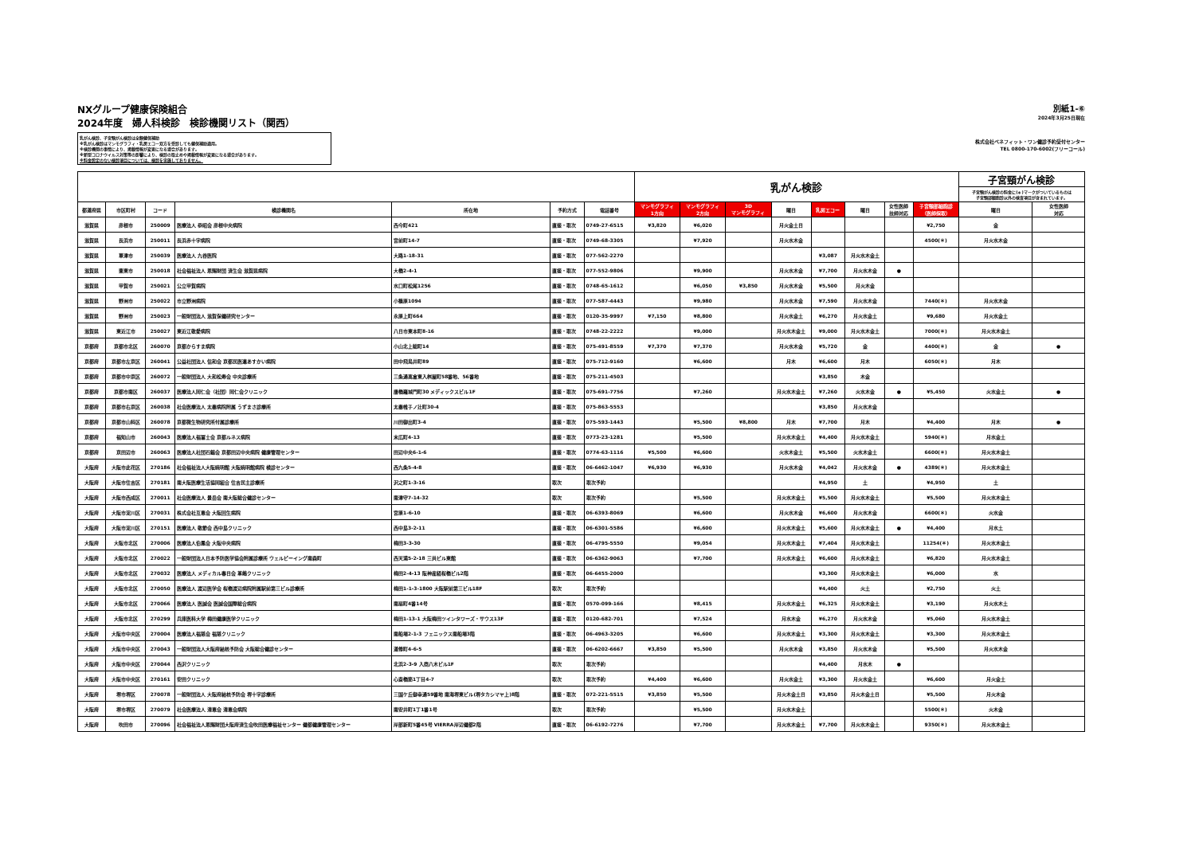NXグループ健康保険組合
2024年度　婦人科検診　検診機関リスト（関西）
乳がん検診、子宮頸がん検診は全額健保補助
※乳がん検診はマンモグラフィ・乳房エコー双方を受診しても健保補助適用。
※検診機関の事情により、掲載情報が変更になる場合があります。
※新型コロナウイルス対策等の影響により、検診の取止めや掲載情報が変更になる場合があります。
※料金設定のない検診項目については、検診を実施しておりません。
別紙1-⑥
2024年3月25日現在
株式会社ベネフィット・ワン健診予約受付センター
TEL 0800-170-6002(フリーコール)
| | | | | | | | 乳がん検診 | | | | | | | | 子宮頸がん検診 | |
| | | | | | | | | | | | | | | | 子宮頸がん検診の料金に(＊)マークがついているものは 子宮頸部細胞診以外の検査項目が含まれています。 | |
| 都道府県 | 市区町村 | コード | 検診機関名 | 所在地 | 予約方式 | 電話番号 | マンモグラフィ 1方向 | マンモグラフィ 2方向 | 3D マンモグラフィ | 曜日 | 乳房エコー | 曜日 | 女性医師 技師対応 | 子宮頸部細胞診 （医師採取） | 曜日 | 女性医師 対応 |
| 滋賀県 | 彦根市 | 250009 | 医療法人 恭昭会 彦根中央病院 | 西今町421 | 直接・取次 | 0749-27-6515 | ¥3,820 | ¥6,020 | | 月火金土日 | | | | ¥2,750 | 金 | |
| 滋賀県 | 長浜市 | 250011 | 長浜赤十字病院 | 宮前町14-7 | 直接・取次 | 0749-68-3305 | | ¥7,920 | | 月火水木金 | | | | 4500(＊) | 月火水木金 | |
| 滋賀県 | 草津市 | 250039 | 医療法人 九谷医院 | 大路1-18-31 | 直接・取次 | 077-562-2270 | | | | | ¥3,087 | 月火水木金土 | | | | |
| 滋賀県 | 栗東市 | 250018 | 社会福祉法人 恩賜財団 済生会 滋賀県病院 | 大橋2-4-1 | 直接・取次 | 077-552-9806 | | ¥9,900 | | 月火水木金 | ¥7,700 | 月火水木金 | ● | | | |
| 滋賀県 | 甲賀市 | 250021 | 公立甲賀病院 | 水口町松尾1256 | 直接・取次 | 0748-65-1612 | | ¥6,050 | ¥3,850 | 月火水木金 | ¥5,500 | 月火木金 | | | | |
| 滋賀県 | 野洲市 | 250022 | 市立野洲病院 | 小篠原1094 | 直接・取次 | 077-587-4443 | | ¥9,980 | | 月火水木金 | ¥7,590 | 月火水木金 | | 7440(＊) | 月火水木金 | |
| 滋賀県 | 野洲市 | 250023 | 一般財団法人 滋賀保健研究センター | 永原上町664 | 直接・取次 | 0120-35-9997 | ¥7,150 | ¥8,800 | | 月火水金土 | ¥6,270 | 月火水金土 | | ¥9,680 | 月火水金土 | |
| 滋賀県 | 東近江市 | 250027 | 東近江敬愛病院 | 八日市東本町8-16 | 直接・取次 | 0748-22-2222 | | ¥9,000 | | 月火水木金土 | ¥9,000 | 月火水木金土 | | 7000(＊) | 月火水木金土 | |
| 京都府 | 京都市北区 | 260070 | 京都からすま病院 | 小山北上総町14 | 直接・取次 | 075-491-8559 | ¥7,370 | ¥7,370 | | 月火水木金 | ¥5,720 | 金 | | 4400(＊) | 金 | ● |
| 京都府 | 京都市左京区 | 260041 | 公益社団法人 信和会 京都民医連あすかい病院 | 田中飛鳥井町89 | 直接・取次 | 075-712-9160 | | ¥6,600 | | 月木 | ¥6,600 | 月木 | | 6050(＊) | 月木 | |
| 京都府 | 京都市中京区 | 260072 | 一般財団法人 大和松寿会 中央診療所 | 三条通高倉東入桝屋町58番地、56番地 | 直接・取次 | 075-211-4503 | | | | | ¥3,850 | 木金 | | | | |
| 京都府 | 京都市南区 | 260037 | 医療法人同仁会（社団）同仁会クリニック | 唐橋羅城門町30 メディックスビル1F | 直接・取次 | 075-691-7756 | | ¥7,260 | | 月火水木金土 | ¥7,260 | 火水木金 | ● | ¥5,450 | 火水金土 | ● |
| 京都府 | 京都市右京区 | 260038 | 社会医療法人 太秦病院附属 うずまさ診療所 | 太秦帷子ノ辻町30-4 | 直接・取次 | 075-863-5553 | | | | | ¥3,850 | 月火水木金 | | | | |
| 京都府 | 京都市山科区 | 260078 | 京都微生物研究所付属診療所 | 川田御出町3-4 | 直接・取次 | 075-593-1443 | | ¥5,500 | ¥8,800 | 月木 | ¥7,700 | 月木 | | ¥4,400 | 月木 | ● |
| 京都府 | 福知山市 | 260043 | 医療法人福冨士会 京都ルネス病院 | 末広町4-13 | 直接・取次 | 0773-23-1281 | | ¥5,500 | | 月火水木金土 | ¥4,400 | 月火水木金土 | | 5940(＊) | 月水金土 | |
| 京都府 | 京田辺市 | 260063 | 医療法人社団石鎚会 京都田辺中央病院 健康管理センター | 田辺中央6-1-6 | 直接・取次 | 0774-63-1116 | ¥5,500 | ¥6,600 | | 火水木金土 | ¥5,500 | 火水木金土 | | 6600(＊) | 月火水木金土 | |
| 大阪府 | 大阪市此花区 | 270186 | 社会福祉法人大阪暁明館 大阪暁明館病院 検診センター | 西九条5-4-8 | 直接・取次 | 06-6462-1047 | ¥6,930 | ¥6,930 | | 月火水木金 | ¥4,042 | 月火水木金 | ● | 4389(＊) | 月火水木金土 | |
| 大阪府 | 大阪市住吉区 | 270181 | 南大阪医療生活協同組合 住吉民主診療所 | 沢之町1-3-16 | 取次 | 取次予約 | | | | | ¥4,950 | 土 | | ¥4,950 | 土 | |
| 大阪府 | 大阪市西成区 | 270011 | 社会医療法人 景岳会 南大阪総合健診センター | 南津守7-14-32 | 取次 | 取次予約 | | ¥5,500 | | 月火水木金土 | ¥5,500 | 月火水木金土 | | ¥5,500 | 月火水木金土 | |
| 大阪府 | 大阪市淀川区 | 270031 | 株式会社互恵会 大阪回生病院 | 宮原1-6-10 | 直接・取次 | 06-6393-8069 | | ¥6,600 | | 月火水木金 | ¥6,600 | 月火水木金 | | 6600(＊) | 火水金 | |
| 大阪府 | 大阪市淀川区 | 270151 | 医療法人 敬節会 西中島クリニック | 西中島3-2-11 | 直接・取次 | 06-6301-5586 | | ¥6,600 | | 月火水木金土 | ¥5,600 | 月火水木金土 | ● | ¥4,400 | 月水土 | |
| 大阪府 | 大阪市北区 | 270006 | 医療法人伯鳳会 大阪中央病院 | 梅田3-3-30 | 直接・取次 | 06-4795-5550 | | ¥9,054 | | 月火水木金土 | ¥7,404 | 月火水木金土 | | 11254(＊) | 月火水木金土 | |
| 大阪府 | 大阪市北区 | 270022 | 一般財団法人日本予防医学協会附属診療所 ウェルビーイング南森町 | 西天満5-2-18 三共ビル東館 | 直接・取次 | 06-6362-9063 | | ¥7,700 | | 月火水木金土 | ¥6,600 | 月火水木金土 | | ¥6,820 | 月火水木金土 | |
| 大阪府 | 大阪市北区 | 270032 | 医療法人 メディカル春日会 革嶋クリニック | 梅田2-4-13 阪神産経桜橋ビル2階 | 直接・取次 | 06-6455-2000 | | | | | ¥3,300 | 月火水木金土 | | ¥6,000 | 水 | |
| 大阪府 | 大阪市北区 | 270050 | 医療法人 渡辺医学会 桜橋渡辺病院附属駅前第三ビル診療所 | 梅田1-1-3-1800 大阪駅前第三ビル18F | 取次 | 取次予約 | | | | | ¥4,400 | 火土 | | ¥2,750 | 火土 | |
| 大阪府 | 大阪市北区 | 270066 | 医療法人 医誠会 医誠会国際総合病院 | 南扇町4番14号 | 直接・取次 | 0570-099-166 | | ¥8,415 | | 月火水木金土 | ¥6,325 | 月火水木金土 | | ¥3,190 | 月火水木土 | |
| 大阪府 | 大阪市北区 | 270299 | 兵庫医科大学 梅田健康医学クリニック | 梅田1-13-1 大阪梅田ツインタワーズ・サウス13F | 直接・取次 | 0120-682-701 | | ¥7,524 | | 月水木金 | ¥6,270 | 月火水木金 | | ¥5,060 | 月火水木金土 | |
| 大阪府 | 大阪市中央区 | 270004 | 医療法人福慈会 福慈クリニック | 南船場2-1-3 フェニックス南船場3階 | 直接・取次 | 06-4963-3205 | | ¥6,600 | | 月火水木金土 | ¥3,300 | 月火水木金土 | | ¥3,300 | 月火水木金土 | |
| 大阪府 | 大阪市中央区 | 270043 | 一般財団法人大阪府結核予防会 大阪総合健診センター | 道修町4-6-5 | 直接・取次 | 06-6202-6667 | ¥3,850 | ¥5,500 | | 月火水木金 | ¥3,850 | 月火水木金 | | ¥5,500 | 月火水木金 | |
| 大阪府 | 大阪市中央区 | 270044 | 西沢クリニック | 北浜2-3-9 入商八木ビル1F | 取次 | 取次予約 | | | | | ¥4,400 | 月水木 | ● | | | |
| 大阪府 | 大阪市中央区 | 270161 | 安田クリニック | 心斎橋筋1丁目4-7 | 取次 | 取次予約 | ¥4,400 | ¥6,600 | | 月火水金土 | ¥3,300 | 月火水金土 | | ¥6,600 | 月火金土 | |
| 大阪府 | 堺市堺区 | 270078 | 一般財団法人 大阪府結核予防会 堺十字診療所 | 三国ケ丘御幸通59番地 南海堺東ビル(堺タカシマヤ上)8階 | 直接・取次 | 072-221-5515 | ¥3,850 | ¥5,500 | | 月火木金土日 | ¥3,850 | 月火木金土日 | | ¥5,500 | 月火木金 | |
| 大阪府 | 堺市堺区 | 270079 | 社会医療法人 清恵会 清恵会病院 | 南安井町1丁1番1号 | 取次 | 取次予約 | | ¥5,500 | | 月火水木金土 | | | | 5500(＊) | 火木金 | |
| 大阪府 | 吹田市 | 270096 | 社会福祉法人恩賜財団大阪府済生会吹田医療福祉センター 健都健康管理センター | 岸部新町5番45号 VIERRA岸辺健都2階 | 直接・取次 | 06-6192-7276 | | ¥7,700 | | 月火水木金土 | ¥7,700 | 月火水木金土 | | 9350(＊) | 月火水木金土 | |